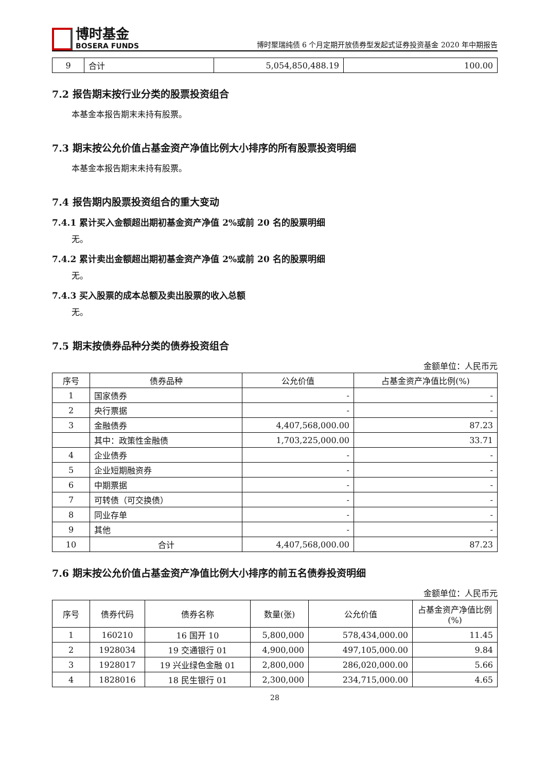博时基金
BOSERA FUNDS
博时聚瑞纯债 6 个月定期开放债券型发起式证券投资基金 2020 年中期报告
| 9 | 合计 | 5,054,850,488.19 | 100.00 |
7.2 报告期末按行业分类的股票投资组合
本基金本报告期末未持有股票。
7.3 期末按公允价值占基金资产净值比例大小排序的所有股票投资明细
本基金本报告期末未持有股票。
7.4 报告期内股票投资组合的重大变动
7.4.1 累计买入金额超出期初基金资产净值 2%或前 20 名的股票明细
无。
7.4.2 累计卖出金额超出期初基金资产净值 2%或前 20 名的股票明细
无。
7.4.3 买入股票的成本总额及卖出股票的收入总额
无。
7.5 期末按债券品种分类的债券投资组合
金额单位：人民币元
| 序号 | 债券品种 | 公允价值 | 占基金资产净值比例(%) |
| --- | --- | --- | --- |
| 1 | 国家债券 | - | - |
| 2 | 央行票据 | - | - |
| 3 | 金融债券 | 4,407,568,000.00 | 87.23 |
| | 其中：政策性金融债 | 1,703,225,000.00 | 33.71 |
| 4 | 企业债券 | - | - |
| 5 | 企业短期融资券 | - | - |
| 6 | 中期票据 | - | - |
| 7 | 可转债（可交换债） | - | - |
| 8 | 同业存单 | - | - |
| 9 | 其他 | - | - |
| 10 | 合计 | 4,407,568,000.00 | 87.23 |
7.6 期末按公允价值占基金资产净值比例大小排序的前五名债券投资明细
金额单位：人民币元
| 序号 | 债券代码 | 债券名称 | 数量(张) | 公允价值 | 占基金资产净值比例(%) |
| --- | --- | --- | --- | --- | --- |
| 1 | 160210 | 16 国开 10 | 5,800,000 | 578,434,000.00 | 11.45 |
| 2 | 1928034 | 19 交通银行 01 | 4,900,000 | 497,105,000.00 | 9.84 |
| 3 | 1928017 | 19 兴业绿色金融 01 | 2,800,000 | 286,020,000.00 | 5.66 |
| 4 | 1828016 | 18 民生银行 01 | 2,300,000 | 234,715,000.00 | 4.65 |
28